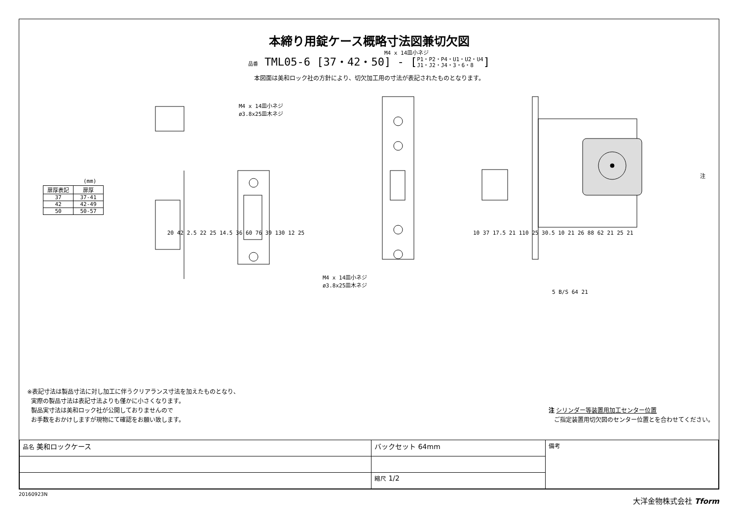本締り用錠ケース概略寸法図兼切欠図
品番 TML05-6 [37・42・50] - [P1・P2・P4・U1・U2・U4
J1・J2・J4・3・6・8]
本図面は美和ロック社の方針により、切欠加工用の寸法が表記されたものとなります。
(mm)
| 扉厚表記 | 扉厚 |
| --- | --- |
| 37 | 37-41 |
| 42 | 42-49 |
| 50 | 50-57 |
M4 x 14皿小ネジ
ø3.8x25皿木ネジ
M4 x 14皿小ネジ
M4 x 14皿小ネジ
ø3.8x25皿木ネジ
注
20 42 2.5 22 25 14.5 36 60 76 39 130 12 25
5 B/S 64 21
10 37 17.5 21 110 25 30.5 10 21 26 88 62 21 25 21
※表記寸法は製品寸法に対し加工に伴うクリアランス寸法を加えたものとなり、
実際の製品寸法は表記寸法よりも僅かに小さくなります。
製品実寸法は美和ロック社が公開しておりませんので
お手数をおかけしますが現物にて確認をお願い致します。
注 シリンダー等装置用加工センター位置
ご指定装置用切欠図のセンター位置とを合わせてください。
| 品名 美和ロックケース | バックセット 64mm | 備考 |
| | 縮尺 1/2 | |
20160923N
大洋金物株式会社 Tform